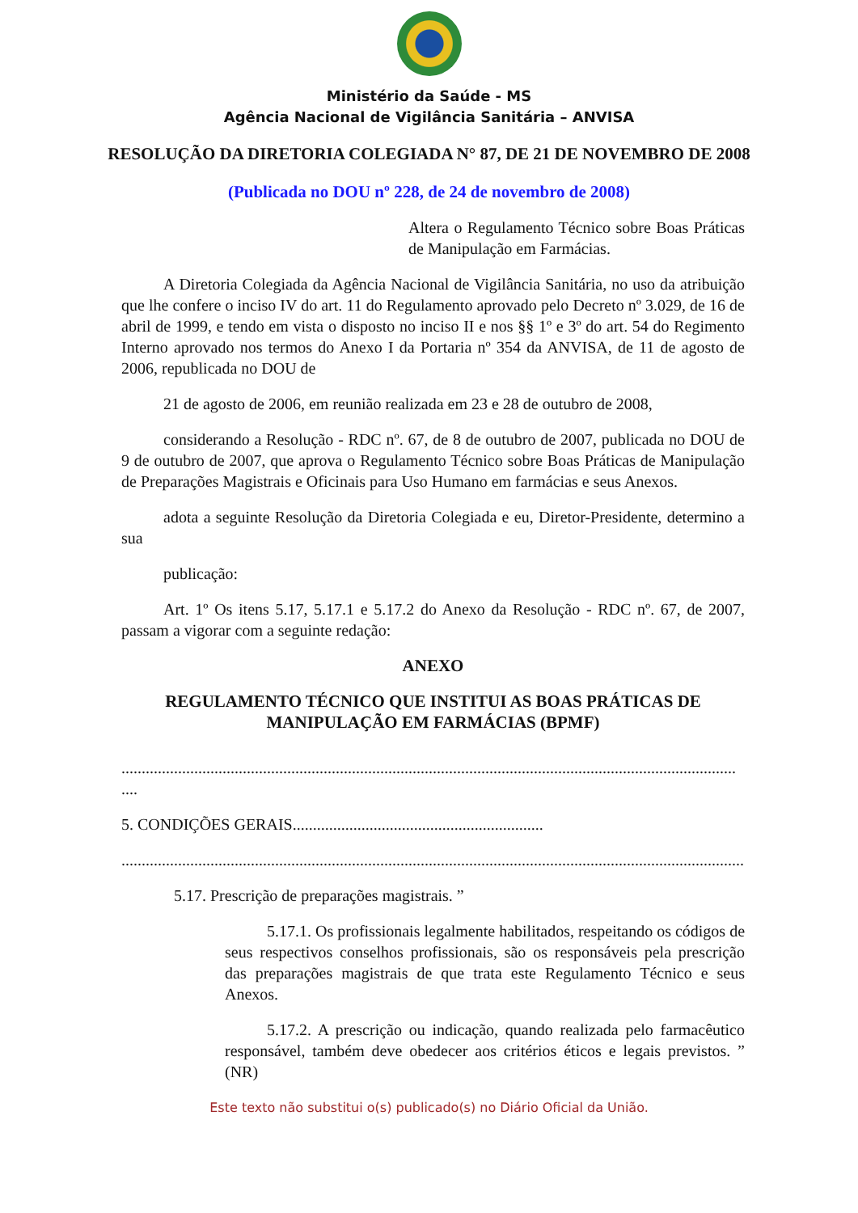Ministério da Saúde - MS
Agência Nacional de Vigilância Sanitária – ANVISA
RESOLUÇÃO DA DIRETORIA COLEGIADA N° 87, DE 21 DE NOVEMBRO DE 2008
(Publicada no DOU nº 228, de 24 de novembro de 2008)
Altera o Regulamento Técnico sobre Boas Práticas de Manipulação em Farmácias.
A Diretoria Colegiada da Agência Nacional de Vigilância Sanitária, no uso da atribuição que lhe confere o inciso IV do art. 11 do Regulamento aprovado pelo Decreto nº 3.029, de 16 de abril de 1999, e tendo em vista o disposto no inciso II e nos §§ 1º e 3º do art. 54 do Regimento Interno aprovado nos termos do Anexo I da Portaria nº 354 da ANVISA, de 11 de agosto de 2006, republicada no DOU de
21 de agosto de 2006, em reunião realizada em 23 e 28 de outubro de 2008,
considerando a Resolução - RDC nº. 67, de 8 de outubro de 2007, publicada no DOU de 9 de outubro de 2007, que aprova o Regulamento Técnico sobre Boas Práticas de Manipulação de Preparações Magistrais e Oficinais para Uso Humano em farmácias e seus Anexos.
adota a seguinte Resolução da Diretoria Colegiada e eu, Diretor-Presidente, determino a sua
publicação:
Art. 1º Os itens 5.17, 5.17.1 e 5.17.2 do Anexo da Resolução - RDC nº. 67, de 2007, passam a vigorar com a seguinte redação:
ANEXO
REGULAMENTO TÉCNICO QUE INSTITUI AS BOAS PRÁTICAS DE MANIPULAÇÃO EM FARMÁCIAS (BPMF)
........................................................................................................................................................ ....
5. CONDIÇÕES GERAIS..............................................................
..........................................................................................................................................................
5.17. Prescrição de preparações magistrais. ”
5.17.1. Os profissionais legalmente habilitados, respeitando os códigos de seus respectivos conselhos profissionais, são os responsáveis pela prescrição das preparações magistrais de que trata este Regulamento Técnico e seus Anexos.
5.17.2. A prescrição ou indicação, quando realizada pelo farmacêutico responsável, também deve obedecer aos critérios éticos e legais previstos. ” (NR)
Este texto não substitui o(s) publicado(s) no Diário Oficial da União.